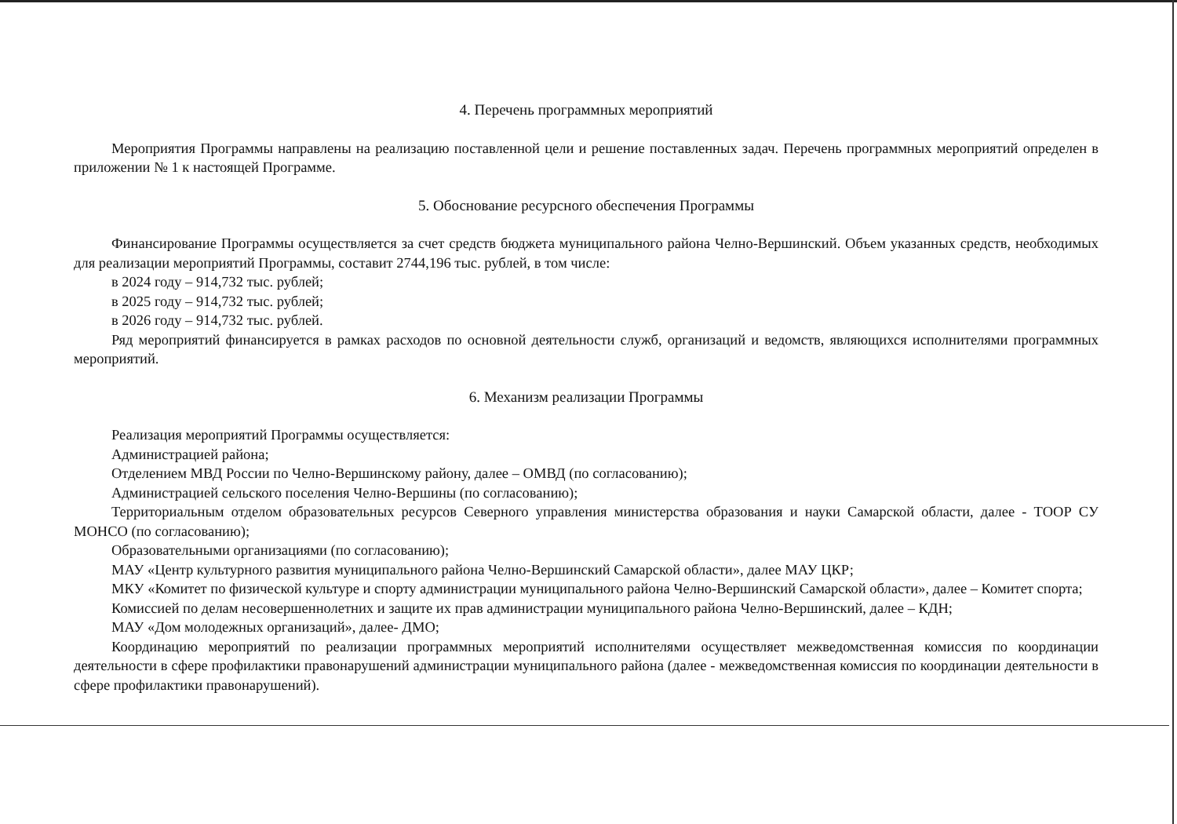4. Перечень программных мероприятий
Мероприятия Программы направлены на реализацию поставленной цели и решение поставленных задач. Перечень программных мероприятий определен в приложении № 1 к настоящей Программе.
5. Обоснование ресурсного обеспечения Программы
Финансирование Программы осуществляется за счет средств бюджета муниципального района Челно-Вершинский. Объем указанных средств, необходимых для реализации мероприятий Программы, составит 2744,196 тыс. рублей, в том числе:
в 2024 году – 914,732 тыс. рублей;
в 2025 году – 914,732 тыс. рублей;
в 2026 году – 914,732 тыс. рублей.
Ряд мероприятий финансируется в рамках расходов по основной деятельности служб, организаций и ведомств, являющихся исполнителями программных мероприятий.
6. Механизм реализации Программы
Реализация мероприятий Программы осуществляется:
Администрацией района;
Отделением МВД России по Челно-Вершинскому району, далее – ОМВД (по согласованию);
Администрацией сельского поселения Челно-Вершины (по согласованию);
Территориальным отделом образовательных ресурсов Северного управления министерства образования и науки Самарской области, далее - ТООР СУ МОНСО (по согласованию);
Образовательными организациями (по согласованию);
МАУ «Центр культурного развития муниципального района Челно-Вершинский Самарской области», далее МАУ ЦКР;
МКУ «Комитет по физической культуре и спорту администрации муниципального района Челно-Вершинский Самарской области», далее – Комитет спорта;
Комиссией по делам несовершеннолетних и защите их прав администрации муниципального района Челно-Вершинский, далее – КДН;
МАУ «Дом молодежных организаций», далее- ДМО;
Координацию мероприятий по реализации программных мероприятий исполнителями осуществляет межведомственная комиссия по координации деятельности в сфере профилактики правонарушений администрации муниципального района (далее - межведомственная комиссия по координации деятельности в сфере профилактики правонарушений).